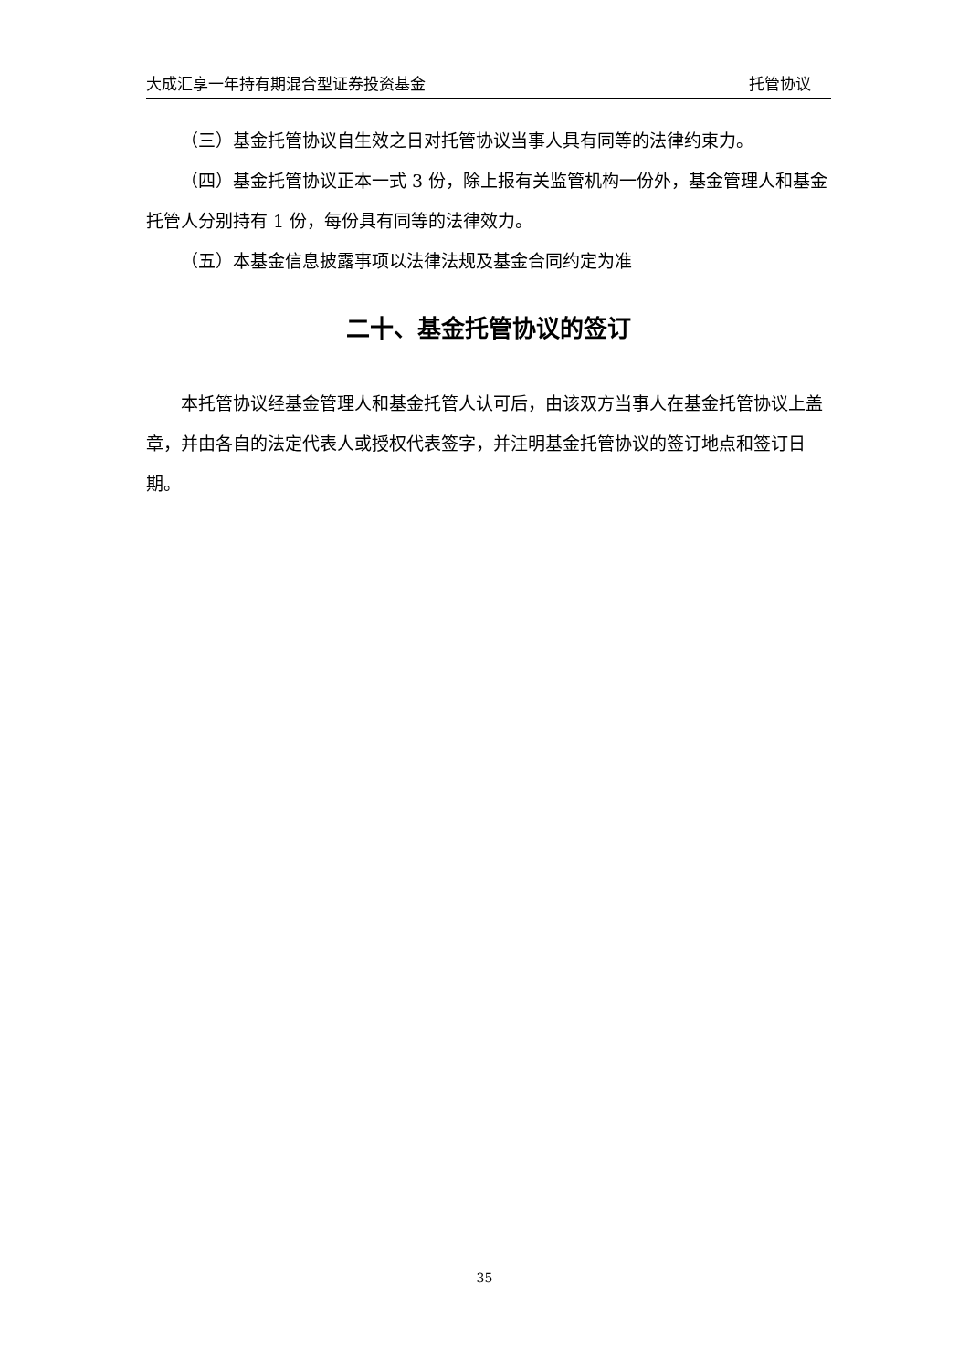大成汇享一年持有期混合型证券投资基金 托管协议
（三）基金托管协议自生效之日对托管协议当事人具有同等的法律约束力。
（四）基金托管协议正本一式 3 份，除上报有关监管机构一份外，基金管理人和基金托管人分别持有 1 份，每份具有同等的法律效力。
（五）本基金信息披露事项以法律法规及基金合同约定为准
二十、基金托管协议的签订
本托管协议经基金管理人和基金托管人认可后，由该双方当事人在基金托管协议上盖章，并由各自的法定代表人或授权代表签字，并注明基金托管协议的签订地点和签订日期。
35